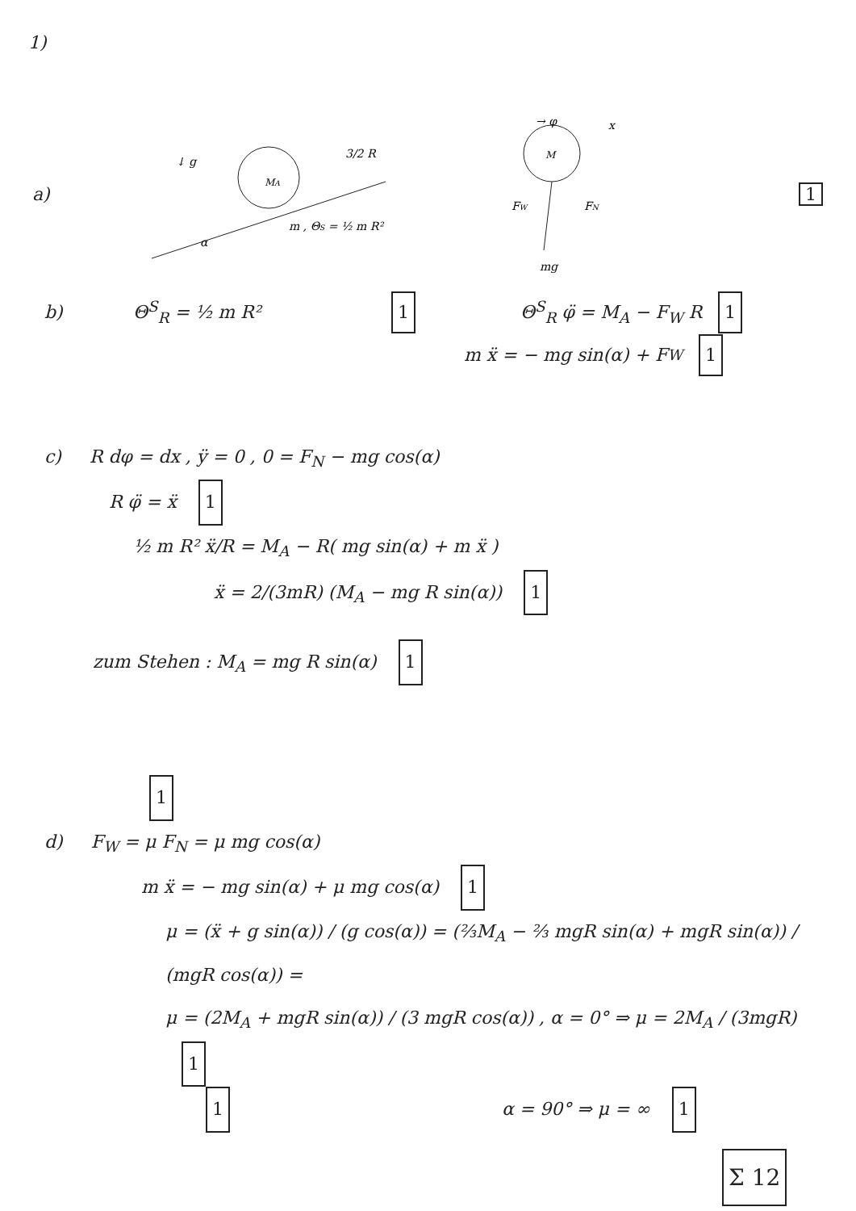1)
a)
MA
3/2 R
α
↓ g
m , ΘS = ½ m R²
M
→ φ
x
FW
FN
mg
1
b) Θ<sup>S</sup><sub>R</sub> = ½ m R² 1 Θ<sup>S</sup><sub>R</sub> φ̈ = M<sub>A</sub> − F<sub>W</sub> R 1
m ẍ = − mg sin(α) + F<sub>W</sub> 1
c) R dφ = dx , ÿ = 0 , 0 = F<sub>N</sub> − mg cos(α)
R φ̈ = ẍ 1
½ m R² ẍ/R = M<sub>A</sub> − R( mg sin(α) + m ẍ )
ẍ = 2/(3mR) (M<sub>A</sub> − mg R sin(α)) 1
zum Stehen : M<sub>A</sub> = mg R sin(α) 1
1
d) F<sub>W</sub> = μ F<sub>N</sub> = μ mg cos(α)
m ẍ = − mg sin(α) + μ mg cos(α) 1
μ = (ẍ + g sin(α)) / (g cos(α)) = (⅔M<sub>A</sub> − ⅔ mgR sin(α) + mgR sin(α)) / (mgR cos(α)) =
μ = (2M<sub>A</sub> + mgR sin(α)) / (3 mgR cos(α)) , α = 0° ⇒ μ = 2M<sub>A</sub> / (3mgR) 1
1 α = 90° ⇒ μ = ∞ 1
Σ 12